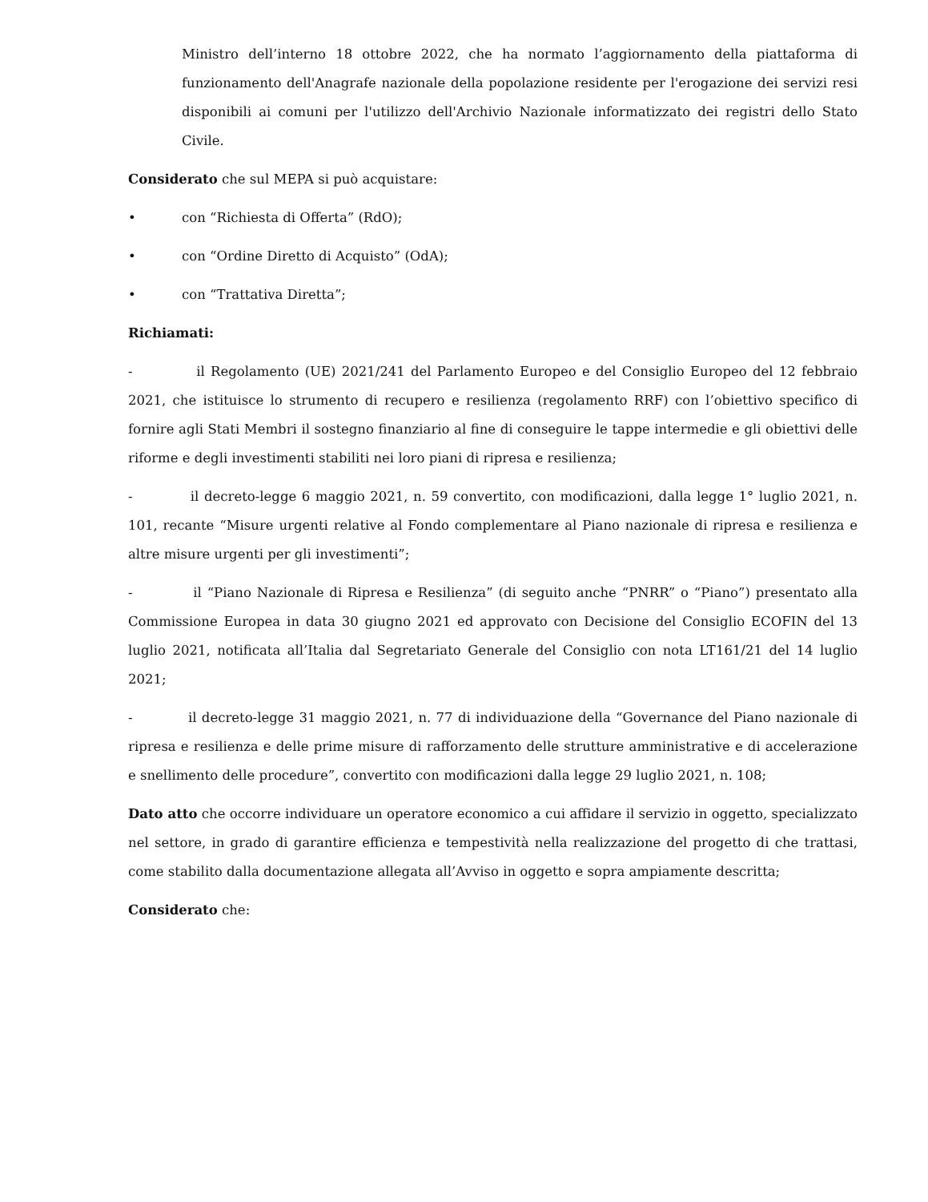Ministro dell’interno 18 ottobre 2022, che ha normato l’aggiornamento della piattaforma di funzionamento dell'Anagrafe nazionale della popolazione residente per l'erogazione dei servizi resi disponibili ai comuni per l'utilizzo dell'Archivio Nazionale informatizzato dei registri dello Stato Civile.
Considerato che sul MEPA si può acquistare:
• con “Richiesta di Offerta” (RdO);
• con “Ordine Diretto di Acquisto” (OdA);
• con “Trattativa Diretta”;
Richiamati:
- il Regolamento (UE) 2021/241 del Parlamento Europeo e del Consiglio Europeo del 12 febbraio 2021, che istituisce lo strumento di recupero e resilienza (regolamento RRF) con l’obiettivo specifico di fornire agli Stati Membri il sostegno finanziario al fine di conseguire le tappe intermedie e gli obiettivi delle riforme e degli investimenti stabiliti nei loro piani di ripresa e resilienza;
- il decreto-legge 6 maggio 2021, n. 59 convertito, con modificazioni, dalla legge 1° luglio 2021, n. 101, recante “Misure urgenti relative al Fondo complementare al Piano nazionale di ripresa e resilienza e altre misure urgenti per gli investimenti”;
- il “Piano Nazionale di Ripresa e Resilienza” (di seguito anche “PNRR” o “Piano”) presentato alla Commissione Europea in data 30 giugno 2021 ed approvato con Decisione del Consiglio ECOFIN del 13 luglio 2021, notificata all’Italia dal Segretariato Generale del Consiglio con nota LT161/21 del 14 luglio 2021;
- il decreto-legge 31 maggio 2021, n. 77 di individuazione della “Governance del Piano nazionale di ripresa e resilienza e delle prime misure di rafforzamento delle strutture amministrative e di accelerazione e snellimento delle procedure”, convertito con modificazioni dalla legge 29 luglio 2021, n. 108;
Dato atto che occorre individuare un operatore economico a cui affidare il servizio in oggetto, specializzato nel settore, in grado di garantire efficienza e tempestività nella realizzazione del progetto di che trattasi, come stabilito dalla documentazione allegata all’Avviso in oggetto e sopra ampiamente descritta;
Considerato che: